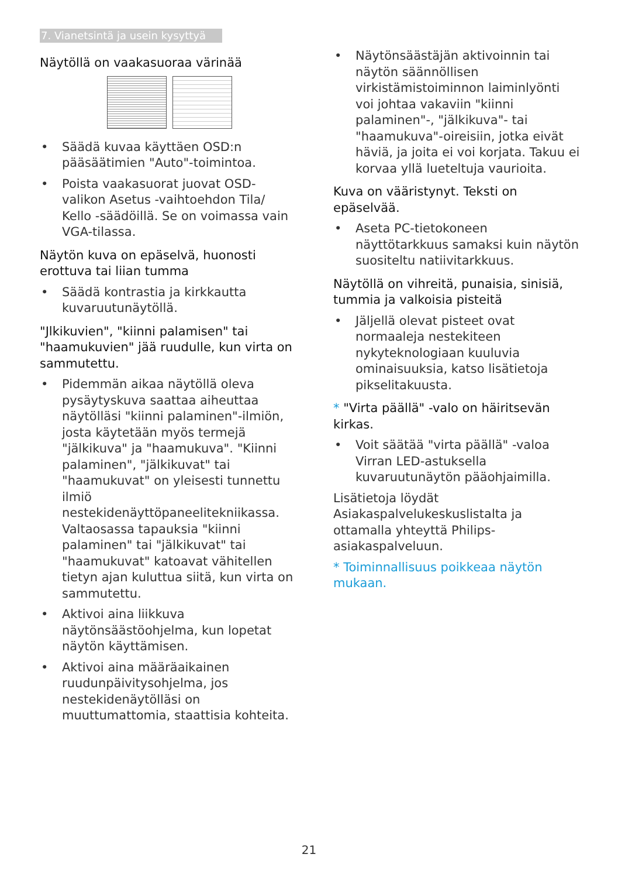7. Vianetsintä ja usein kysyttyä
Näytöllä on vaakasuoraa värinää
• Säädä kuvaa käyttäen OSD:n pääsäätimien "Auto"-toimintoa.
• Poista vaakasuorat juovat OSD-valikon Asetus -vaihtoehdon Tila/ Kello -säädöillä. Se on voimassa vain VGA-tilassa.
Näytön kuva on epäselvä, huonosti erottuva tai liian tumma
• Säädä kontrastia ja kirkkautta kuvaruutunäytöllä.
"Jlkikuvien", "kiinni palamisen" tai "haamukuvien" jää ruudulle, kun virta on sammutettu.
• Pidemmän aikaa näytöllä oleva pysäytyskuva saattaa aiheuttaa näytölläsi "kiinni palaminen"-ilmiön, josta käytetään myös termejä "jälkikuva" ja "haamukuva". "Kiinni palaminen", "jälkikuvat" tai "haamukuvat" on yleisesti tunnettu ilmiö nestekidenäyttöpaneelitekniikassa. Valtaosassa tapauksia "kiinni palaminen" tai "jälkikuvat" tai "haamukuvat" katoavat vähitellen tietyn ajan kuluttua siitä, kun virta on sammutettu.
• Aktivoi aina liikkuva näytönsäästöohjelma, kun lopetat näytön käyttämisen.
• Aktivoi aina määräaikainen ruudunpäivitysohjelma, jos nestekidenäytölläsi on muuttumattomia, staattisia kohteita.
• Näytönsäästäjän aktivoinnin tai näytön säännöllisen virkistämistoiminnon laiminlyönti voi johtaa vakaviin "kiinni palaminen"-, "jälkikuva"- tai "haamukuva"-oireisiin, jotka eivät häviä, ja joita ei voi korjata. Takuu ei korvaa yllä lueteltuja vaurioita.
Kuva on vääristynyt. Teksti on epäselvää.
• Aseta PC-tietokoneen näyttötarkkuus samaksi kuin näytön suositeltu natiivitarkkuus.
Näytöllä on vihreitä, punaisia, sinisiä, tummia ja valkoisia pisteitä
• Jäljellä olevat pisteet ovat normaaleja nestekiteen nykyteknologiaan kuuluvia ominaisuuksia, katso lisätietoja pikselitakuusta.
* "Virta päällä" -valo on häiritsevän kirkas.
• Voit säätää "virta päällä" -valoa Virran LED-astuksella kuvaruutunäytön pääohjaimilla.
Lisätietoja löydät Asiakaspalvelukeskuslistalta ja ottamalla yhteyttä Philips-asiakaspalveluun.
* Toiminnallisuus poikkeaa näytön mukaan.
21